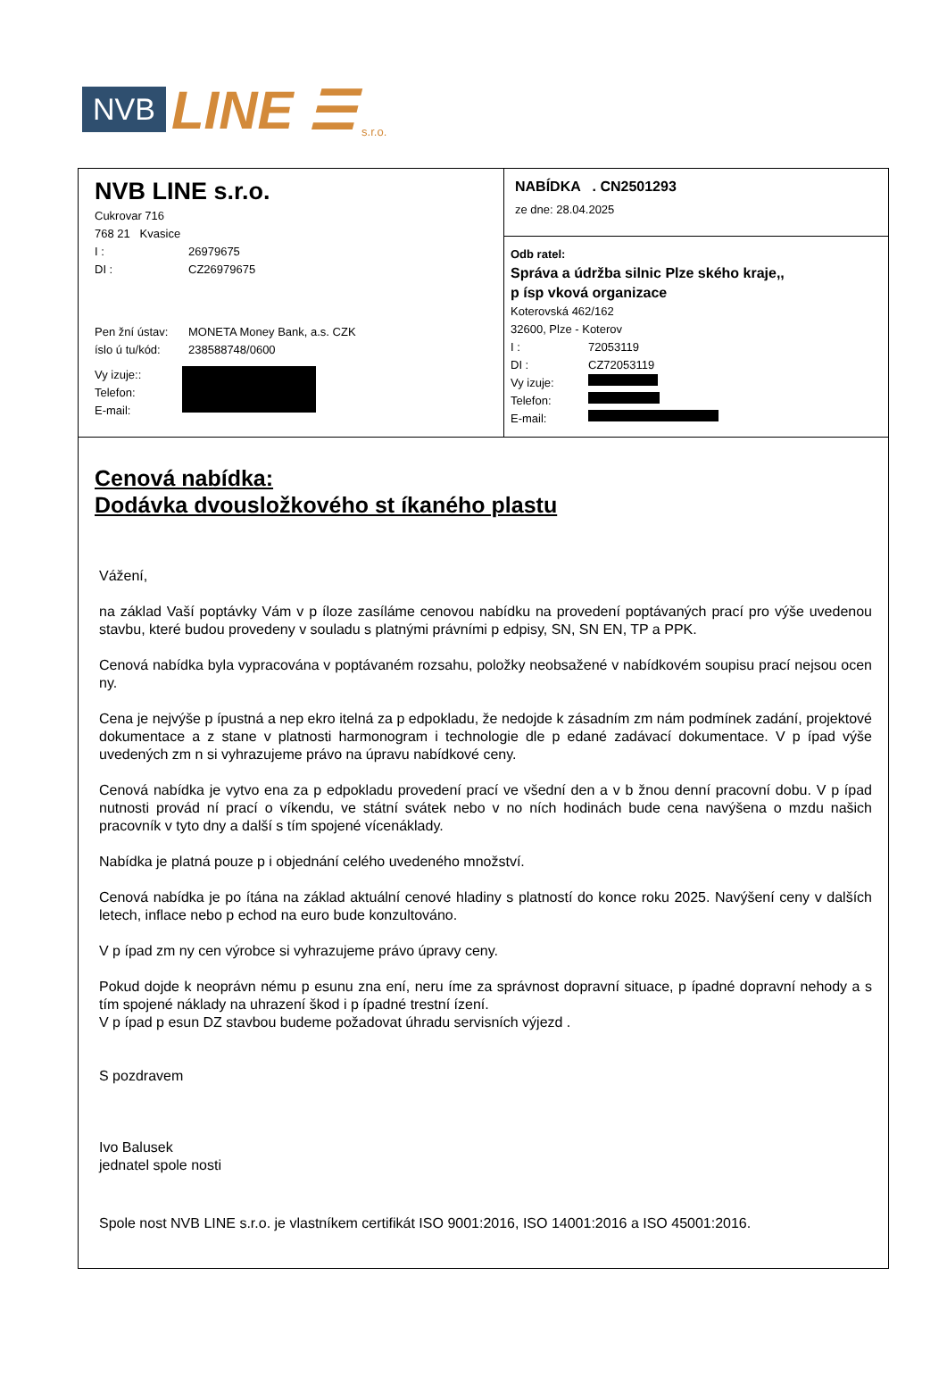NVB LINE ☰ s.r.o.
NVB LINE s.r.o.
Cukrovar 716
768 21 Kvasice
I : 26979675
DI : CZ26979675
Pen žní ústav: MONETA Money Bank, a.s. CZK
íslo ú tu/kód: 238588748/0600
Vy izuje::
Telefon:
E-mail:
NABÍDKA . CN2501293
ze dne: 28.04.2025
Odb ratel:
Správa a údržba silnic Plze ského kraje,,
p ísp vková organizace
Koterovská 462/162
32600, Plze - Koterov
I : 72053119
DI : CZ72053119
Vy izuje:
Telefon:
E-mail:
Cenová nabídka:
Dodávka dvousložkového st íkaného plastu
Vážení,
na základ Vaší poptávky Vám v p íloze zasíláme cenovou nabídku na provedení poptávaných prací pro výše uvedenou stavbu, které budou provedeny v souladu s platnými právními p edpisy, SN, SN EN, TP a PPK.
Cenová nabídka byla vypracována v poptávaném rozsahu, položky neobsažené v nabídkovém soupisu prací nejsou ocen ny.
Cena je nejvýše p ípustná a nep ekro itelná za p edpokladu, že nedojde k zásadním zm nám podmínek zadání, projektové dokumentace a z stane v platnosti harmonogram i technologie dle p edané zadávací dokumentace. V p ípad výše uvedených zm n si vyhrazujeme právo na úpravu nabídkové ceny.
Cenová nabídka je vytvo ena za p edpokladu provedení prací ve všední den a v b žnou denní pracovní dobu. V p ípad nutnosti provád ní prací o víkendu, ve státní svátek nebo v no ních hodinách bude cena navýšena o mzdu našich pracovník v tyto dny a další s tím spojené vícenáklady.
Nabídka je platná pouze p i objednání celého uvedeného množství.
Cenová nabídka je po ítána na základ aktuální cenové hladiny s platností do konce roku 2025. Navýšení ceny v dalších letech, inflace nebo p echod na euro bude konzultováno.
V p ípad zm ny cen výrobce si vyhrazujeme právo úpravy ceny.
Pokud dojde k neoprávn nému p esunu zna ení, neru íme za správnost dopravní situace, p ípadné dopravní nehody a s tím spojené náklady na uhrazení škod i p ípadné trestní ízení.
V p ípad p esun DZ stavbou budeme požadovat úhradu servisních výjezd .
S pozdravem
Ivo Balusek
jednatel spole nosti
Spole nost NVB LINE s.r.o. je vlastníkem certifikát ISO 9001:2016, ISO 14001:2016 a ISO 45001:2016.